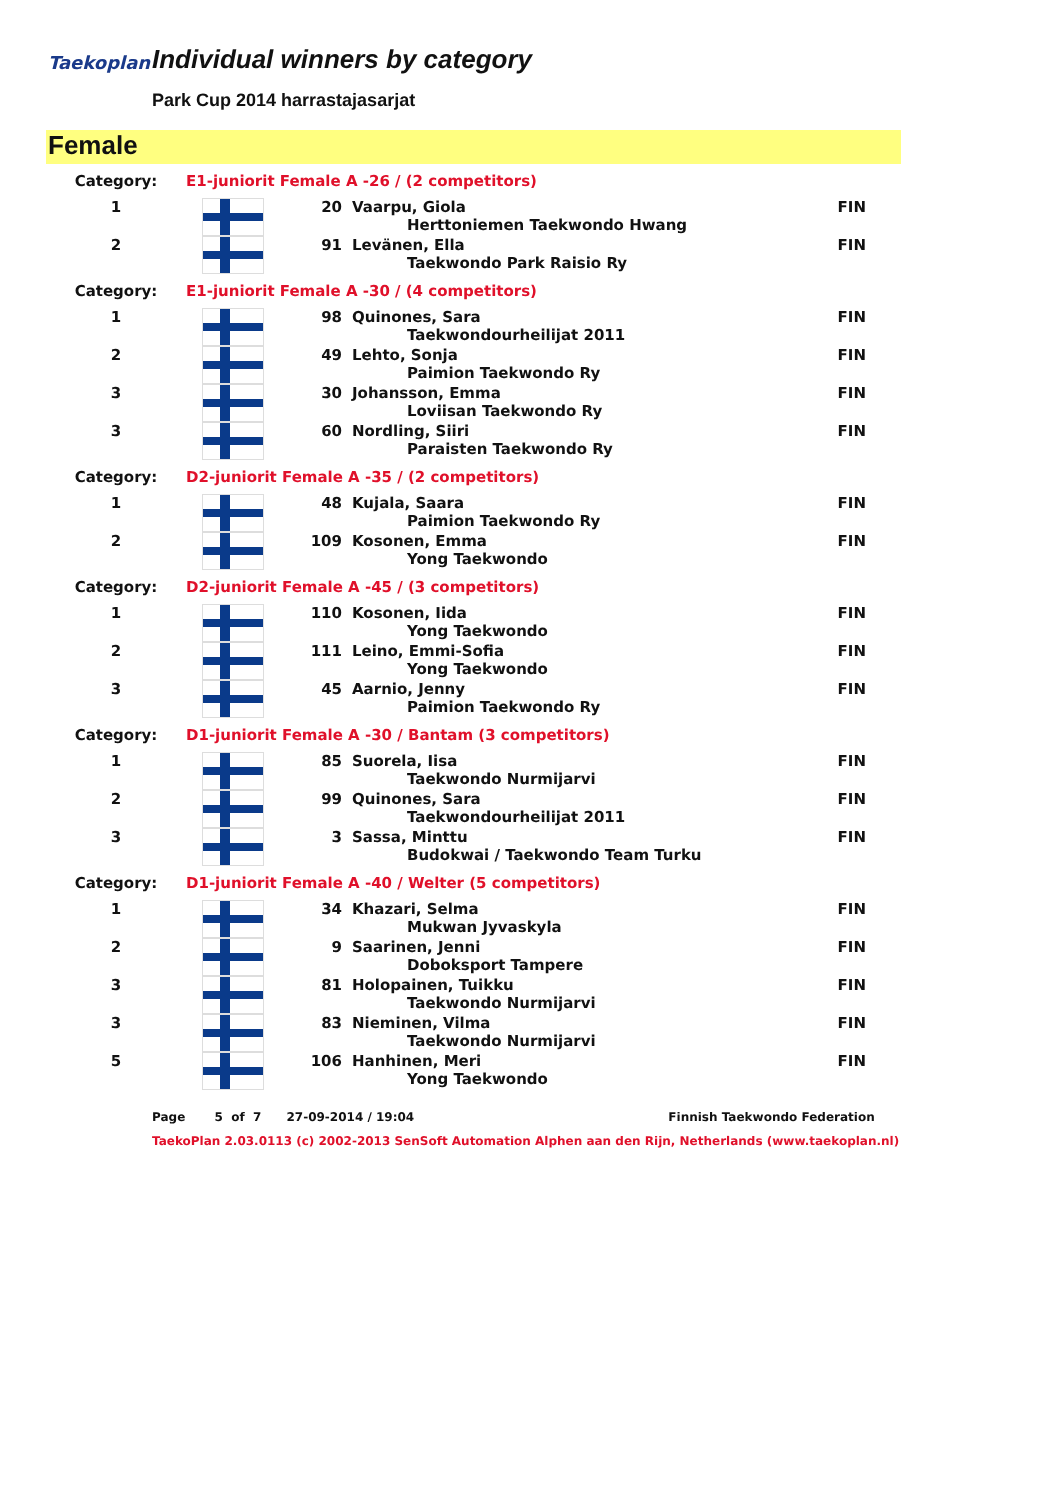Taekoplan Individual winners by category
Park Cup 2014 harrastajasarjat
Female
| Category: | E1-juniorit Female A -26 / (2 competitors) | | | |
| 1 | | 20 | Vaarpu, Giola Herttoniemen Taekwondo Hwang | FIN |
| 2 | | 91 | Levänen, Ella Taekwondo Park Raisio Ry | FIN |
| Category: | E1-juniorit Female A -30 / (4 competitors) | | | |
| 1 | | 98 | Quinones, Sara Taekwondourheilijat 2011 | FIN |
| 2 | | 49 | Lehto, Sonja Paimion Taekwondo Ry | FIN |
| 3 | | 30 | Johansson, Emma Loviisan Taekwondo Ry | FIN |
| 3 | | 60 | Nordling, Siiri Paraisten Taekwondo Ry | FIN |
| Category: | D2-juniorit Female A -35 / (2 competitors) | | | |
| 1 | | 48 | Kujala, Saara Paimion Taekwondo Ry | FIN |
| 2 | | 109 | Kosonen, Emma Yong Taekwondo | FIN |
| Category: | D2-juniorit Female A -45 / (3 competitors) | | | |
| 1 | | 110 | Kosonen, Iida Yong Taekwondo | FIN |
| 2 | | 111 | Leino, Emmi-Sofia Yong Taekwondo | FIN |
| 3 | | 45 | Aarnio, Jenny Paimion Taekwondo Ry | FIN |
| Category: | D1-juniorit Female A -30 / Bantam (3 competitors) | | | |
| 1 | | 85 | Suorela, Iisa Taekwondo Nurmijarvi | FIN |
| 2 | | 99 | Quinones, Sara Taekwondourheilijat 2011 | FIN |
| 3 | | 3 | Sassa, Minttu Budokwai / Taekwondo Team Turku | FIN |
| Category: | D1-juniorit Female A -40 / Welter (5 competitors) | | | |
| 1 | | 34 | Khazari, Selma Mukwan Jyvaskyla | FIN |
| 2 | | 9 | Saarinen, Jenni Doboksport Tampere | FIN |
| 3 | | 81 | Holopainen, Tuikku Taekwondo Nurmijarvi | FIN |
| 3 | | 83 | Nieminen, Vilma Taekwondo Nurmijarvi | FIN |
| 5 | | 106 | Hanhinen, Meri Yong Taekwondo | FIN |
Page 5 of 7 27-09-2014 / 19:04 Finnish Taekwondo Federation
TaekoPlan 2.03.0113 (c) 2002-2013 SenSoft Automation Alphen aan den Rijn, Netherlands (www.taekoplan.nl)